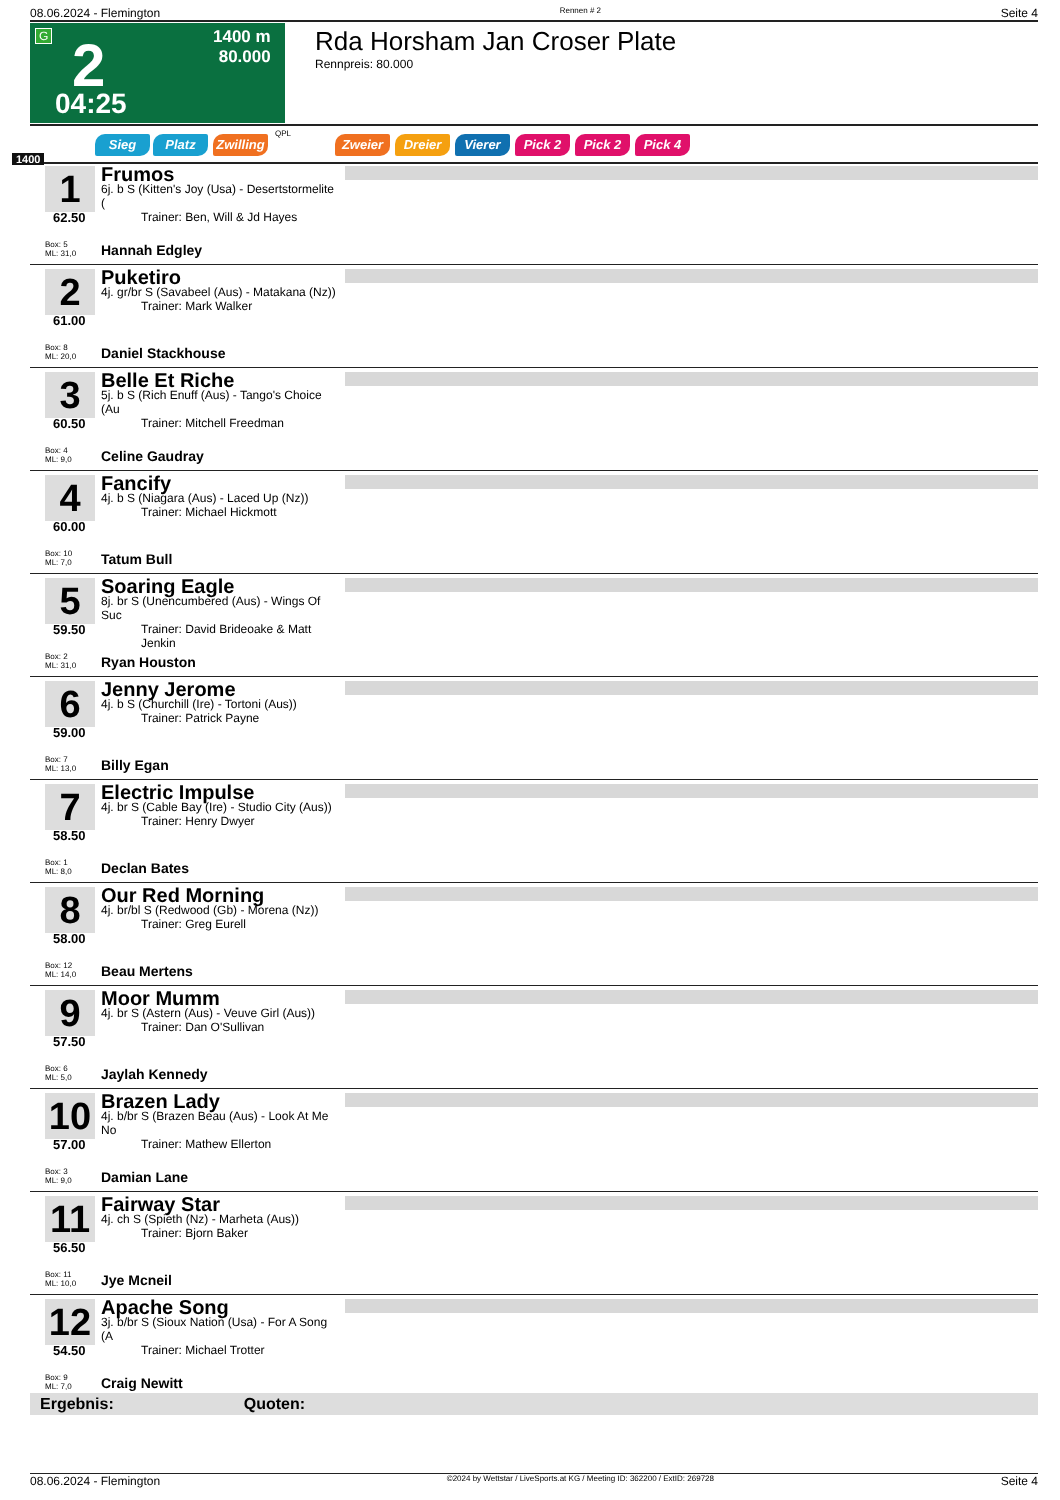08.06.2024 - Flemington Rennen # 2 Seite 4
G 2
1400 m
80.000
04:25
Rda Horsham Jan Croser Plate
Rennpreis: 80.000
Sieg Platz Zwilling
QPL
Zweier Dreier Vierer Pick 2 Pick 2 Pick 4
1400
1 Frumos
6j. b S (Kitten's Joy (Usa) - Desertstormelite (Trainer: Ben, Will & Jd Hayes
62.50
Box: 5
ML: 31,0
Hannah Edgley
2 Puketiro
4j. gr/br S (Savabeel (Aus) - Matakana (Nz))
Trainer: Mark Walker
61.00
Box: 8
ML: 20,0
Daniel Stackhouse
3 Belle Et Riche
5j. b S (Rich Enuff (Aus) - Tango's Choice (Au
Trainer: Mitchell Freedman
60.50
Box: 4
ML: 9,0
Celine Gaudray
4 Fancify
4j. b S (Niagara (Aus) - Laced Up (Nz))
Trainer: Michael Hickmott
60.00
Box: 10
ML: 7,0
Tatum Bull
5 Soaring Eagle
8j. br S (Unencumbered (Aus) - Wings Of Suc
Trainer: David Brideoake & Matt Jenkin
59.50
Box: 2
ML: 31,0
Ryan Houston
6 Jenny Jerome
4j. b S (Churchill (Ire) - Tortoni (Aus))
Trainer: Patrick Payne
59.00
Box: 7
ML: 13,0
Billy Egan
7 Electric Impulse
4j. br S (Cable Bay (Ire) - Studio City (Aus))
Trainer: Henry Dwyer
58.50
Box: 1
ML: 8,0
Declan Bates
8 Our Red Morning
4j. br/bl S (Redwood (Gb) - Morena (Nz))
Trainer: Greg Eurell
58.00
Box: 12
ML: 14,0
Beau Mertens
9 Moor Mumm
4j. br S (Astern (Aus) - Veuve Girl (Aus))
Trainer: Dan O'Sullivan
57.50
Box: 6
ML: 5,0
Jaylah Kennedy
10 Brazen Lady
4j. b/br S (Brazen Beau (Aus) - Look At Me No
Trainer: Mathew Ellerton
57.00
Box: 3
ML: 9,0
Damian Lane
11 Fairway Star
4j. ch S (Spieth (Nz) - Marheta (Aus))
Trainer: Bjorn Baker
56.50
Box: 11
ML: 10,0
Jye Mcneil
12 Apache Song
3j. b/br S (Sioux Nation (Usa) - For A Song (A
Trainer: Michael Trotter
54.50
Box: 9
ML: 7,0
Craig Newitt
Ergebnis: Quoten:
08.06.2024 - Flemington ©2024 by Wettstar / LiveSports.at KG / Meeting ID: 362200 / ExtID: 269728 Seite 4